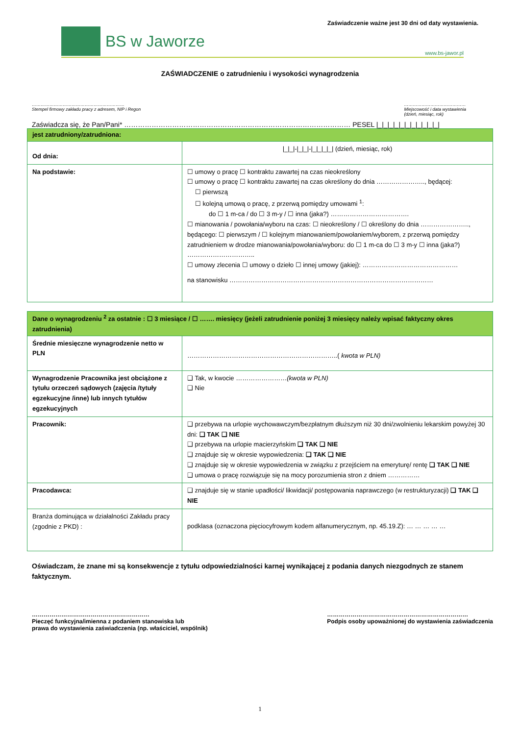Zaświadczenie ważne jest 30 dni od daty wystawienia.
BS w Jaworze
www.bs-jawor.pl
ZAŚWIADCZENIE o zatrudnieniu i wysokości wynagrodzenia
………………………………………………………
Stempel firmowy zakładu pracy z adresem, NIP i Regon
……………………………………
Miejscowość i data wystawienia
(dzień, miesiąc, rok)
Zaświadcza się, że Pan/Pani* ……………………………………………………………………………………… PESEL |_|_|_|_|_|_|_|_|_|_|_|
| jest zatrudniony/zatrudniona: | |
| Od dnia: | /_/_/-/_/_/-/_/_/_/_/ (dzień, miesiąc, rok) |
| Na podstawie: | ☐ umowy o pracę ☐ kontraktu zawartej na czas nieokreślony ☐ umowy o pracę ☐ kontraktu zawartej na czas określony do dnia ………………….., będącej: ☐ pierwszą ☐ kolejną umową o pracę, z przerwą pomiędzy umowami <sup>1</sup>: do ☐ 1 m-ca / do ☐ 3 m-y / ☐ inna (jaka?) ………………………………. ☐ mianowania / powołania/wyboru na czas: ☐ nieokreślony / ☐ określony do dnia ………………….., będącego: ☐ pierwszym / ☐ kolejnym mianowaniem/powołaniem/wyborem, z przerwą pomiędzy zatrudnieniem w drodze mianowania/powołania/wyboru: do ☐ 1 m-ca do ☐ 3 m-y ☐ inna (jaka?) ………………………….. ☐ umowy zlecenia ☐ umowy o dzieło ☐ innej umowy (jakiej): ……………………………………… na stanowisku …………………………………………………………………………………… |
| Dane o wynagrodzeniu <sup>2</sup> za ostatnie : ☐ 3 miesiące / ☐ ……. miesięcy (jeżeli zatrudnienie poniżej 3 miesięcy należy wpisać faktyczny okres zatrudnienia) | |
| Średnie miesięczne wynagrodzenie netto w PLN | ……………………………………………………………..( kwota w PLN) |
| Wynagrodzenie Pracownika jest obciążone z tytułu orzeczeń sądowych (zajęcia /tytuły egzekucyjne /inne) lub innych tytułów egzekucyjnych | ❑ Tak, w kwocie …………………… (kwota w PLN) ❑ Nie |
| Pracownik: | ❑ przebywa na urlopie wychowawczym/bezpłatnym dłuższym niż 30 dni/zwolnieniu lekarskim powyżej 30 dni: ❑ TAK ❑ NIE ❑ przebywa na urlopie macierzyńskim ❑ TAK ❑ NIE ❑ znajduje się w okresie wypowiedzenia: ❑ TAK ❑ NIE ❑ znajduje się w okresie wypowiedzenia w związku z przejściem na emeryturę/ rentę ❑ TAK ❑ NIE ❑ umowa o pracę rozwiązuje się na mocy porozumienia stron z dniem …………… |
| Pracodawca: | ❑ znajduje się w stanie upadłości/ likwidacji/ postępowania naprawczego (w restrukturyzacji) ❑ TAK ❑ NIE |
| Branża dominująca w działalności Zakładu pracy (zgodnie z PKD) : | podklasa (oznaczona pięciocyfrowym kodem alfanumerycznym, np. 45.19.Z): … … … … … |
Oświadczam, że znane mi są konsekwencje z tytułu odpowiedzialności karnej wynikającej z podania danych niezgodnych ze stanem faktycznym.
……………………………………………………
Pieczęć funkcyjna/imienna z podaniem stanowiska lub
prawa do wystawienia zaświadczenia (np. właściciel, wspólnik)
………………………………………………………………
Podpis osoby upoważnionej do wystawienia zaświadczenia
1